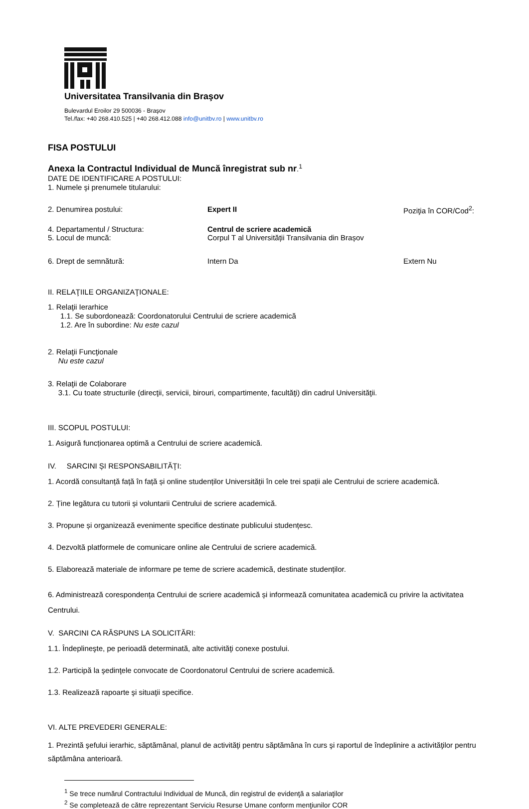Universitatea Transilvania din Braşov
Bulevardul Eroilor 29 500036 - Braşov
Tel./fax: +40 268.410.525 | +40 268.412.088 info@unitbv.ro | www.unitbv.ro
FISA POSTULUI
Anexa la Contractul Individual de Muncă înregistrat sub nr
.<sup>1</sup>
DATE DE IDENTIFICARE A POSTULUI:
1. Numele şi prenumele titularului:
2. Denumirea postului: Expert II Poziţia în COR/Cod<sup>2</sup>:
4. Departamentul / Structura:
5. Locul de muncă:
Centrul de scriere academică
Corpul T al Universității Transilvania din Brașov
6. Drept de semnătură: Intern Da Extern Nu
II. RELAŢIILE ORGANIZAŢIONALE:
1. Relaţii Ierarhice
1.1. Se subordonează: Coordonatorului Centrului de scriere academică
1.2. Are în subordine: Nu este cazul
2. Relaţii Funcţionale
Nu este cazul
3. Relaţii de Colaborare
3.1. Cu toate structurile (direcţii, servicii, birouri, compartimente, facultăţi) din cadrul Universităţii.
III. SCOPUL POSTULUI:
1. Asigură funcționarea optimă a Centrului de scriere academică.
IV. SARCINI ȘI RESPONSABILITĂŢI:
1. Acordă consultanță față în față și online studenților Universității în cele trei spații ale Centrului de scriere academică.
2. Ține legătura cu tutorii și voluntarii Centrului de scriere academică.
3. Propune și organizează evenimente specifice destinate publicului studențesc.
4. Dezvoltă platformele de comunicare online ale Centrului de scriere academică.
5. Elaborează materiale de informare pe teme de scriere academică, destinate studenților.
6. Administrează corespondența Centrului de scriere academică și informează comunitatea academică cu privire la activitatea Centrului.
V. SARCINI CA RĂSPUNS LA SOLICITĂRI:
1.1. Îndeplineşte, pe perioadă determinată, alte activităţi conexe postului.
1.2. Participă la şedinţele convocate de Coordonatorul Centrului de scriere academică.
1.3. Realizează rapoarte şi situaţii specifice.
VI. ALTE PREVEDERI GENERALE:
1. Prezintă şefului ierarhic, săptămânal, planul de activităţi pentru săptămâna în curs şi raportul de îndeplinire a activităţilor pentru săptămâna anterioară.
<sup>1</sup> Se trece numărul Contractului Individual de Muncă, din registrul de evidenţă a salariaţilor
<sup>2</sup> Se completează de către reprezentant Serviciu Resurse Umane conform menţiunilor COR